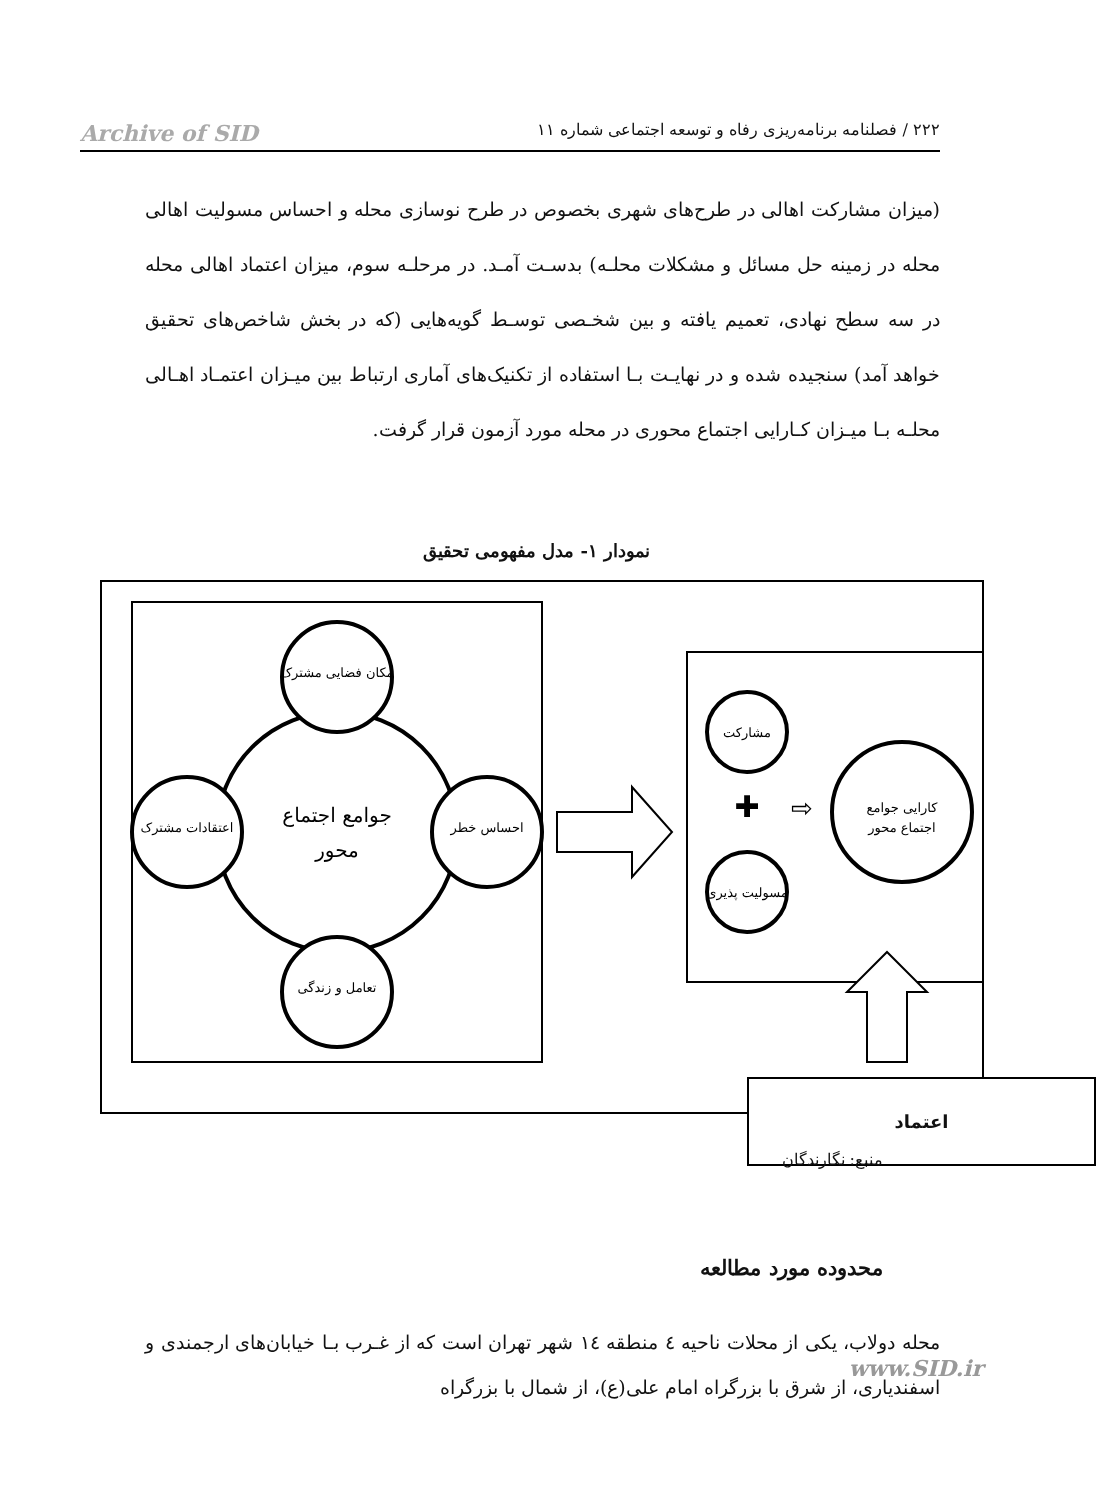Archive of SID ۲۲۲ / فصلنامه برنامه‌ریزی رفاه و توسعه اجتماعی شماره ۱۱
(میزان مشارکت اهالی در طرح‌های شهری بخصوص در طرح نوسازی محله و احساس مسولیت اهالی محله در زمینه حل مسائل و مشکلات محلـه) بدسـت آمـد. در مرحلـه سوم، میزان اعتماد اهالی محله در سه سطح نهادی، تعمیم یافته و بین شخـصی توسـط گویه‌هایی (که در بخش شاخص‌های تحقیق خواهد آمد) سنجیده شده و در نهایـت بـا استفاده از تکنیک‌های آماری ارتباط بین میـزان اعتمـاد اهـالی محلـه بـا میـزان کـارایی اجتماع محوری در محله مورد آزمون قرار گرفت.
نمودار ۱- مدل مفهومی تحقیق
جوامع اجتماع
محور
مکان فضایی مشترک
تعامل و زندگی
اعتقادات مشترک
احساس خطر
مشارکت
مسولیت پذیری
✚
⇨
کارایی جوامع
اجتماع محور
اعتماد
منبع: نگارندگان
محدوده مورد مطالعه
محله دولاب، یکی از محلات ناحیه ٤ منطقه ١٤ شهر تهران است که از غـرب بـا خیابان‌های ارجمندی و اسفندیاری، از شرق با بزرگراه امام علی(ع)، از شمال با بزرگراه
www.SID.ir